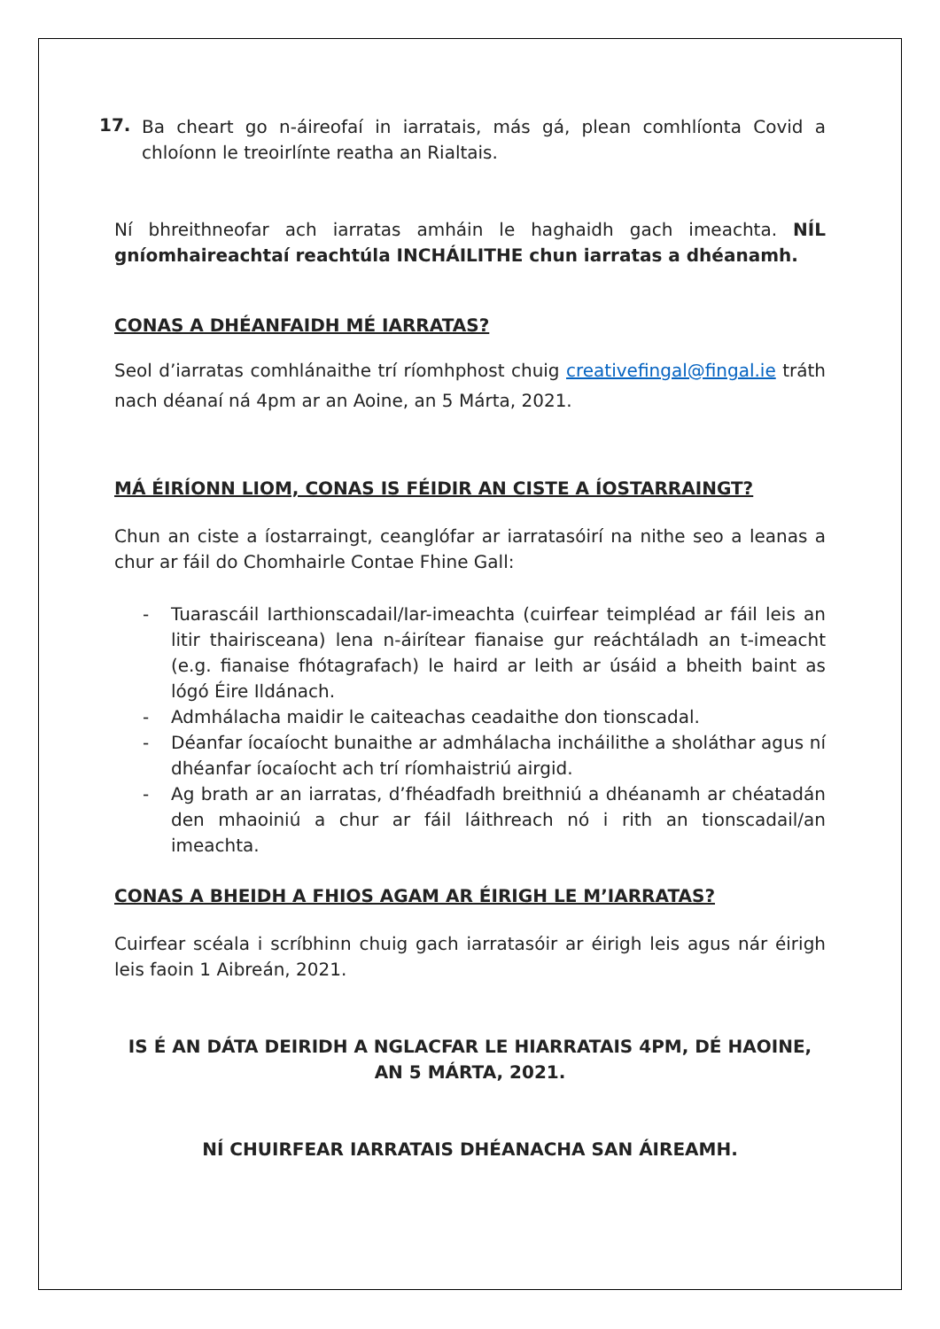17.
Ba cheart go n-áireofaí in iarratais, más gá, plean comhlíonta Covid a chloíonn le treoirlínte reatha an Rialtais.
Ní bhreithneofar ach iarratas amháin le haghaidh gach imeachta. NÍL gníomhaireachtaí reachtúla INCHÁILITHE chun iarratas a dhéanamh.
CONAS A DHÉANFAIDH MÉ IARRATAS?
Seol d’iarratas comhlánaithe trí ríomhphost chuig creativefingal@fingal.ie tráth nach déanaí ná 4pm ar an Aoine, an 5 Márta, 2021.
MÁ ÉIRÍONN LIOM, CONAS IS FÉIDIR AN CISTE A ÍOSTARRAINGT?
Chun an ciste a íostarraingt, ceanglófar ar iarratasóirí na nithe seo a leanas a chur ar fáil do Chomhairle Contae Fhine Gall:
- Tuarascáil Iarthionscadail/Iar-imeachta (cuirfear teimpléad ar fáil leis an litir thairisceana) lena n-áirítear fianaise gur reáchtáladh an t-imeacht (e.g. fianaise fhótagrafach) le haird ar leith ar úsáid a bheith baint as lógó Éire Ildánach.
- Admhálacha maidir le caiteachas ceadaithe don tionscadal.
- Déanfar íocaíocht bunaithe ar admhálacha incháilithe a sholáthar agus ní dhéanfar íocaíocht ach trí ríomhaistriú airgid.
- Ag brath ar an iarratas, d’fhéadfadh breithniú a dhéanamh ar chéatadán den mhaoiniú a chur ar fáil láithreach nó i rith an tionscadail/an imeachta.
CONAS A BHEIDH A FHIOS AGAM AR ÉIRIGH LE M’IARRATAS?
Cuirfear scéala i scríbhinn chuig gach iarratasóir ar éirigh leis agus nár éirigh leis faoin 1 Aibreán, 2021.
IS É AN DÁTA DEIRIDH A NGLACFAR LE HIARRATAIS 4PM, DÉ HAOINE, AN 5 MÁRTA, 2021.
NÍ CHUIRFEAR IARRATAIS DHÉANACHA SAN ÁIREAMH.